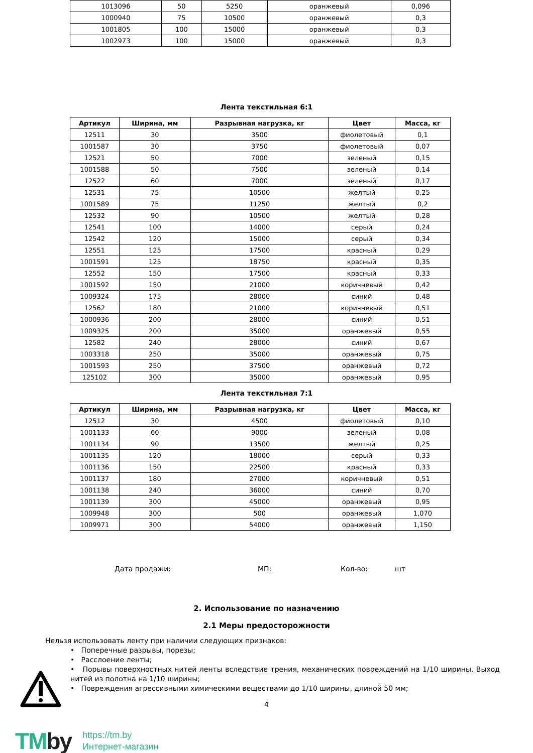| 1013096 | 50 | 5250 | оранжевый | 0,096 |
| 1000940 | 75 | 10500 | оранжевый | 0,3 |
| 1001805 | 100 | 15000 | оранжевый | 0,3 |
| 1002973 | 100 | 15000 | оранжевый | 0,3 |
Лента текстильная 6:1
| Артикул | Ширина, мм | Разрывная нагрузка, кг | Цвет | Масса, кг |
| --- | --- | --- | --- | --- |
| 12511 | 30 | 3500 | фиолетовый | 0,1 |
| 1001587 | 30 | 3750 | фиолетовый | 0,07 |
| 12521 | 50 | 7000 | зеленый | 0,15 |
| 1001588 | 50 | 7500 | зеленый | 0,14 |
| 12522 | 60 | 7000 | зеленый | 0,17 |
| 12531 | 75 | 10500 | желтый | 0,25 |
| 1001589 | 75 | 11250 | желтый | 0,2 |
| 12532 | 90 | 10500 | желтый | 0,28 |
| 12541 | 100 | 14000 | серый | 0,24 |
| 12542 | 120 | 15000 | серый | 0,34 |
| 12551 | 125 | 17500 | красный | 0,29 |
| 1001591 | 125 | 18750 | красный | 0,35 |
| 12552 | 150 | 17500 | красный | 0,33 |
| 1001592 | 150 | 21000 | коричневый | 0,42 |
| 1009324 | 175 | 28000 | синий | 0,48 |
| 12562 | 180 | 21000 | коричневый | 0,51 |
| 1000936 | 200 | 28000 | синий | 0,51 |
| 1009325 | 200 | 35000 | оранжевый | 0,55 |
| 12582 | 240 | 28000 | синий | 0,67 |
| 1003318 | 250 | 35000 | оранжевый | 0,75 |
| 1001593 | 250 | 37500 | оранжевый | 0,72 |
| 125102 | 300 | 35000 | оранжевый | 0,95 |
Лента текстильная 7:1
| Артикул | Ширина, мм | Разрывная нагрузка, кг | Цвет | Масса, кг |
| --- | --- | --- | --- | --- |
| 12512 | 30 | 4500 | фиолетовый | 0,10 |
| 1001133 | 60 | 9000 | зеленый | 0,08 |
| 1001134 | 90 | 13500 | желтый | 0,25 |
| 1001135 | 120 | 18000 | серый | 0,33 |
| 1001136 | 150 | 22500 | красный | 0,33 |
| 1001137 | 180 | 27000 | коричневый | 0,51 |
| 1001138 | 240 | 36000 | синий | 0,70 |
| 1001139 | 300 | 45000 | оранжевый | 0,95 |
| 1009948 | 300 | 500 | оранжевый | 1,070 |
| 1009971 | 300 | 54000 | оранжевый | 1,150 |
Дата продажи: МП: Кол-во: шт
2. Использование по назначению
2.1 Меры предосторожности
Нельзя использовать ленту при наличии следующих признаков:
• Поперечные разрывы, порезы;
• Расслоение ленты;
• Порывы поверхностных нитей ленты вследствие трения, механических повреждений на 1/10 ширины. Выход нитей из полотна на 1/10 ширины;
• Повреждения агрессивными химическими веществами до 1/10 ширины, длиной 50 мм;
4
TMby
https://tm.by
Интернет-магазин